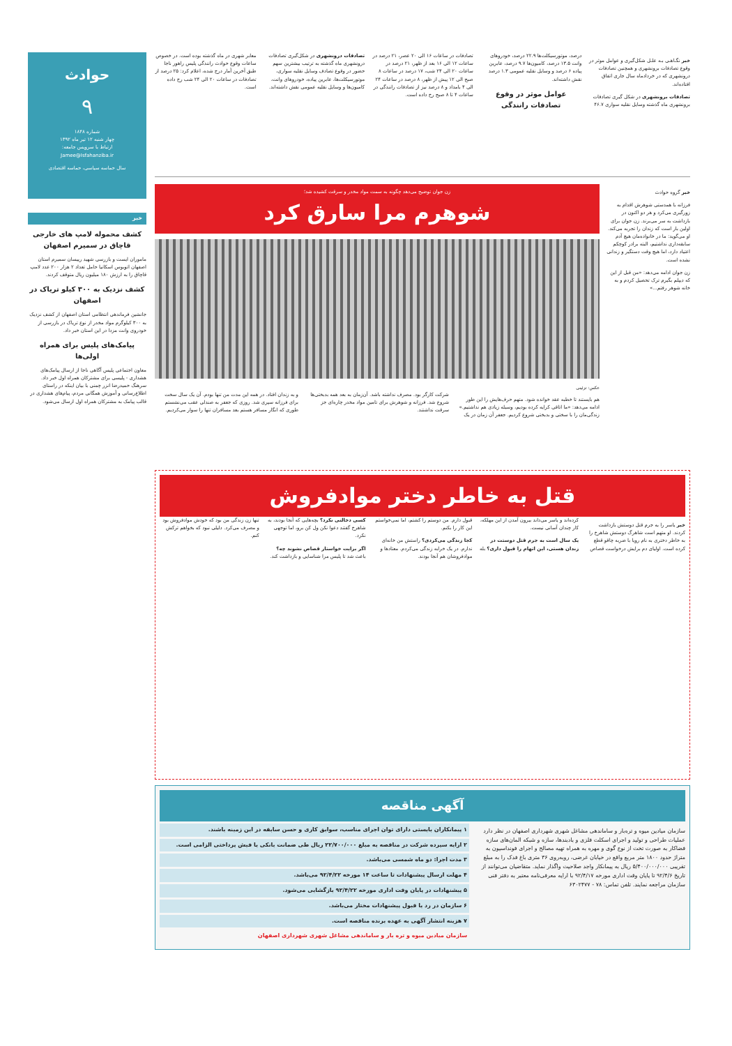خبر نگـاهـی بـه علـل شکل‌گیری و عوامل موثر در وقوع تصادفات برونشهری و همچنین تصادفات درونشهری که در خرداد‌ماه سال جاری اتفاق افتاده‌اند.
تصادفات برونشهری در شکل گیری تصادفات برونشهری ماه گذشته وسایل نقلیه سواری ۴۶.۷ درصد، موتورسیکلت‌ها ۲۲.۹ درصد، خودروهای وانت ۱۳.۵ درصد، کامیون‌ها ۹.۷ درصد، عابرین پیاده ۶ درصد و وسایل نقلیه عمومی ۱.۳ درصد نقش داشته‌اند.
عوامل موثر در وقوع تصادفات رانندگی
تصادفات در ساعات ۱۶ الی ۲۰ عصر، ۲۱ درصد در ساعات ۱۲ الی ۱۶ بعد از ظهر، ۲۱ درصد در ساعات ۲۰ الی ۲۴ شب، ۱۷ درصد در ساعات ۸ صبح الی ۱۲ پیش از ظهر، ۸ درصد در ساعات ۲۴ الی ۴ بامداد و ۸ درصد نیز از تصادفات رانندگی در ساعات ۴ تا ۸ صبح رخ داده است.
تصادفات درونشهری در شکل‌گیری تصادفات درونشهری ماه گذشته به ترتیب بیشترین سهم حضور در وقوع تصادف وسایل نقلیه سواری، موتورسیکلت‌ها، عابرین پیاده، خودروهای وانت، کامیون‌ها و وسایل نقلیه عمومی نقش داشته‌اند.
معابر شهری در ماه گذشته بوده است. در خصوص ساعات وقوع حوادث رانندگی پلیس راهور ناجا طبق آخرین آمار درج شده، اعلام کرد: ۲۵ درصد از تصادفات در ساعات ۲۰ الی ۲۴ شب رخ داده است.
خبر گروه حوادث
فرزانه با همدستی شوهرش اقدام به زورگیری می‌کرد و هر دو اکنون در بازداشت به سر می‌برند. زن جوان برای اولین بار است که زندان را تجربه می‌کند. او می‌گوید: ما در خانواده‌مان هیچ آدم سابقه‌داری نداشتیم، البته برادر کوچکم اعتیاد دارد، اما هیچ وقت دستگیر و زندانی نشده است.
زن جوان ادامه می‌دهد: «من قبل از این که دیپلم بگیرم ترک تحصیل کردم و به خانه شوهر رفتم...»
زن جوان توضیح می‌دهد چگونه به سمت مواد مخدر و سرقت کشیده شد؛
شوهرم مرا سارق کرد
عکس: تزئینی
هم بایستند تا خطبه عقد خوانده شود. متهم حرف‌هایش را این طور ادامه می‌دهد: «ما اتاقی کرایه کرده بودیم، وسیله زیادی هم نداشتیم.» زندگی‌مان را با سختی و بدبختی شروع کردیم. جعفر آن زمان در یک شرکت کارگر بود. مصرف نداشته باشد. آن‌زمان به بعد همه بدبختی‌ها شروع شد. فرزانه و شوهرش برای تامین مواد مخدر چاره‌ای جز سرقت نداشتند.
و به زندان افتاد. در همه این مدت من تنها بودم. آن یک سال سخت برای فرزانه سپری شد. روزی که جعفر به صندلی عقب می‌نشستم طوری که انگار مسافر هستم بعد مسافران تنها را سوار می‌کردیم.
قتل به خاطر دختر موادفروش
خبر یاسر را به جرم قتل دوستش بازداشت کردند. او متهم است شاهرگ دوستش شاهرخ را به خاطر دختری به نام رویا با ضربه چاقو قطع کرده است. اولیای دم برایش درخواست قصاص کرده‌اند و یاسر می‌داند بیرون آمدن از این مهلکه، کار چندان آسانی نیست.
یک سال است به جرم قتل دوستت در زندان هستی، این اتهام را قبول داری؟ بله قبول دارم. من دوستم را کشتم، اما نمی‌خواستم این کار را بکنم.
کجا زندگی می‌کردی؟ راستش من خانه‌ای ندارم. در یک خرابه زندگی می‌کردم. معتادها و موادفروشان هم آنجا بودند.
کسی دخالتی نکرد؟ بچه‌هایی که آنجا بودند، به شاهرخ گفتند دعوا نکن ول کن برو، اما توجهی نکرد.
اگر برایت خواستار قصاص نشوند چه؟ باعث شد تا پلیس مرا شناسایی و بازداشت کند.
تنها زن زندگی من بود که خودش موادفروش بود و مصرف می‌کرد. دلیلی نبود که بخواهم ترکش کنم.
آگهی مناقصه
سازمان میادین میوه و تره‌بار و ساماندهی مشاغل شهری شهرداری اصفهان در نظر دارد عملیات طراحی و تولید و اجرای اسکلت فلزی و بادبندها، سازه و شبکه المان‌های سازه فضاکار به صورت تخت از نوع گوی و مهره به همراه تهیه مصالح و اجرای فونداسیون به متراژ حدود ۱۸۰۰ متر مربع واقع در خیابان غرضی، روبه‌روی ۳۶ متری باغ فدک را به مبلغ تقریبی ۵/۴۰۰/۰۰۰/۰۰۰ ریال به پیمانکار واجد صلاحیت واگذار نماید. متقاضیان می‌توانند از تاریخ ۹۲/۴/۶ تا پایان وقت اداری مورخه ۹۲/۴/۱۷ با ارایه معرفی‌نامه معتبر به دفتر فنی سازمان مراجعه نمایند. تلفن تماس: ۷۸ - ۶۳۰۲۴۷۷
۱ پیمانکاران بایستی دارای توان اجرای مناسب، سوابق کاری و حسن سابقه در این زمینه باشند.
۲ ارایه سپرده شرکت در مناقصه به مبلغ ۲۲/۷۰۰/۰۰۰ ریال طی ضمانت بانکی یا فیش پرداختی الزامی است.
۳ مدت اجرا: دو ماه شمسی می‌باشد.
۴ مهلت ارسال پیشنهادات تا ساعت ۱۴ مورخه ۹۲/۴/۲۲ می‌باشد.
۵ پیشنهادات در پایان وقت اداری مورخه ۹۲/۴/۲۲ بازگشایی می‌شود.
۶ سازمان در رد یا قبول پیشنهادات مختار می‌باشد.
۷ هزینه انتشار آگهی به عهده برنده مناقصه است.
سازمان میادین میوه و تره بار و ساماندهی مشاغل شهری شهرداری اصفهان
حوادث
۹
شماره ۱۸۴۸
چهار شنبه ۱۲ تیر ماه ۱۳۹۲
ارتباط با سرویس جامعه:
Jamee@Isfahanziba.ir
سال حماسه سیاسی، حماسه اقتصادی
خبر
کشف محموله لامپ های خارجی قاچاق در سمیرم اصفهان
ماموران ایست و بازرسی شهید رییسان سمیرم استان اصفهان اتوبوس اسکانیا حامل تعداد ۲ هزار ۲۰۰ عدد لامپ قاچاق را به ارزش ۱۸۰ میلیون ریال متوقف کردند.
کشف نزدیک به ۳۰۰ کیلو تریاک در اصفهان
جانشین فرماندهی انتظامی استان اصفهان از کشف نزدیک به ۳۰۰ کیلوگرم مواد مخدر از نوع تریاک در بازرسی از خودروی وانت مزدا در این استان خبر داد.
پیامک‌های پلیس برای همراه اولی‌ها
معاون اجتماعی پلیس آگاهی ناجا از ارسال پیامک‌های هشداری - پلیسی برای مشترکان همراه اول خبر داد. سرهنگ حمیدرضا انزر چمنی با بیان اینکه در راستای اطلاع‌رسانی و آموزش همگانی مردم، پیام‌های هشداری در قالب پیامک به مشترکان همراه اول ارسال می‌شود.